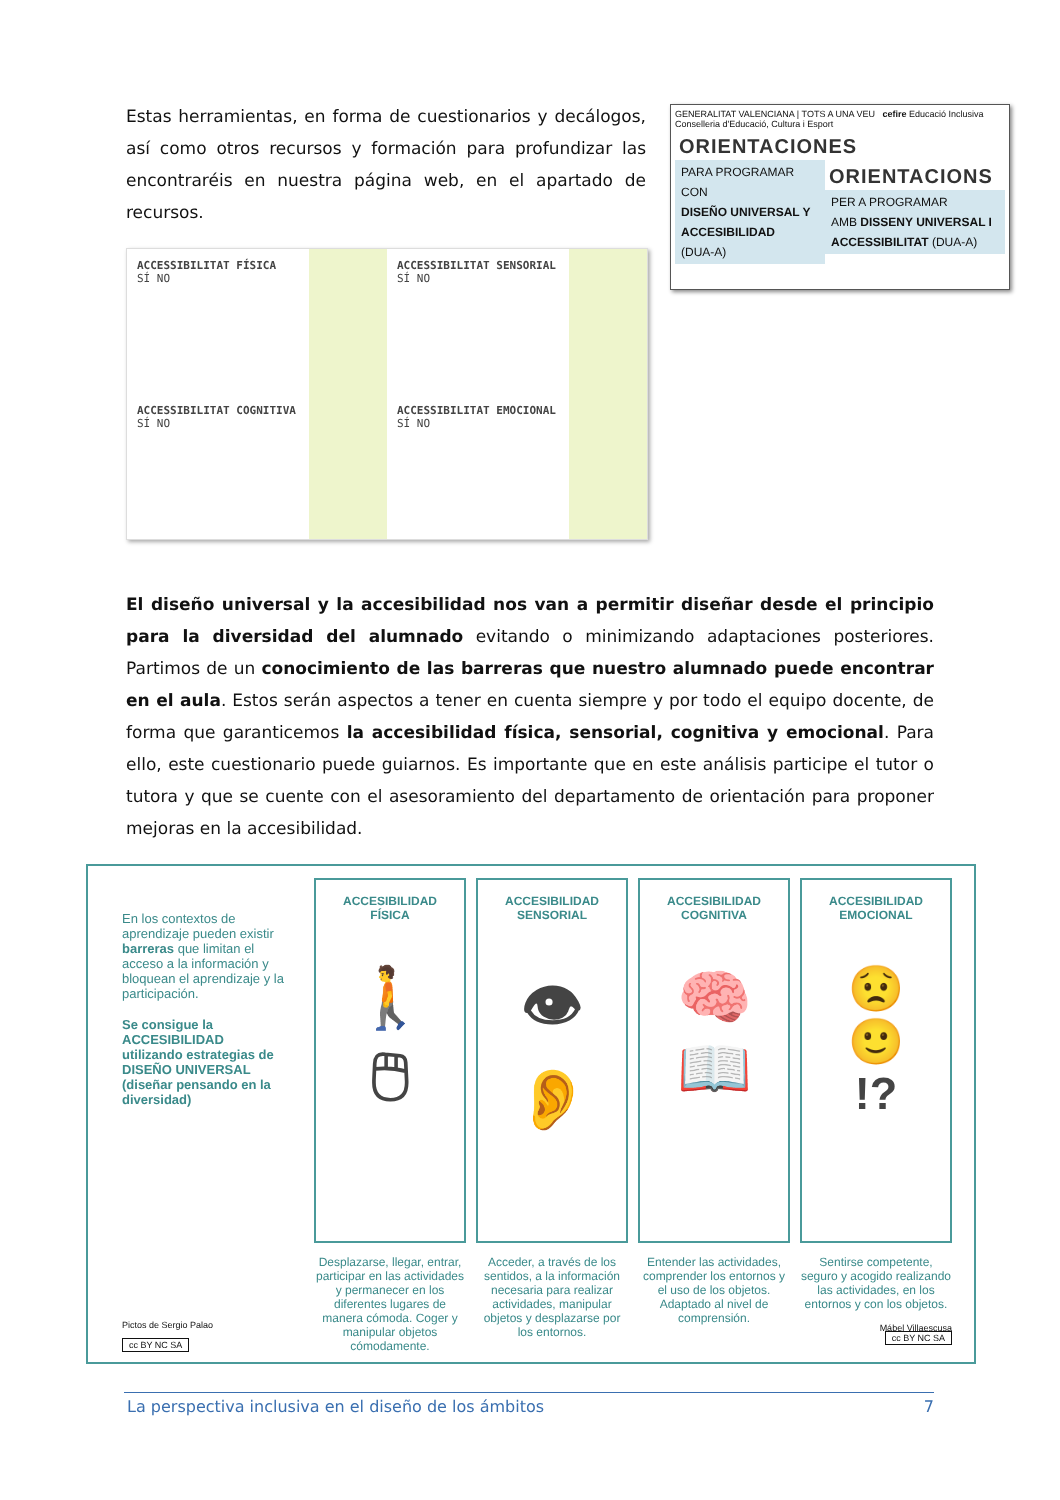Estas herramientas, en forma de cuestionarios y decálogos, así como otros recursos y formación para profundizar las encontraréis en nuestra página web, en el apartado de recursos.
ACCESSIBILITAT FÍSICA
SÍ NO
ACCESSIBILITAT SENSORIAL
SÍ NO
ACCESSIBILITAT COGNITIVA
SÍ NO
ACCESSIBILITAT EMOCIONAL
SÍ NO
GENERALITAT VALENCIANA | TOTS A UNA VEU cefire Educació Inclusiva
Conselleria d'Educació, Cultura i Esport
ORIENTACIONES
PARA PROGRAMAR CON
DISEÑO UNIVERSAL Y ACCESIBILIDAD
(DUA-A)
ORIENTACIONS
PER A PROGRAMAR
AMB DISSENY UNIVERSAL I ACCESSIBILITAT (DUA-A)
El diseño universal y la accesibilidad nos van a permitir diseñar desde el principio para la diversidad del alumnado evitando o minimizando adaptaciones posteriores. Partimos de un conocimiento de las barreras que nuestro alumnado puede encontrar en el aula. Estos serán aspectos a tener en cuenta siempre y por todo el equipo docente, de forma que garanticemos la accesibilidad física, sensorial, cognitiva y emocional. Para ello, este cuestionario puede guiarnos. Es importante que en este análisis participe el tutor o tutora y que se cuente con el asesoramiento del departamento de orientación para proponer mejoras en la accesibilidad.
En los contextos de aprendizaje pueden existir barreras que limitan el acceso a la información y bloquean el aprendizaje y la participación.
Se consigue la ACCESIBILIDAD utilizando estrategias de DISEÑO UNIVERSAL (diseñar pensando en la diversidad)
Pictos de Sergio Palao
cc BY NC SA
ACCESIBILIDAD
FÍSICA
🚶
🖱
Desplazarse, llegar, entrar, participar en las actividades y permanecer en los diferentes lugares de manera cómoda. Coger y manipular objetos cómodamente.
ACCESIBILIDAD
SENSORIAL
👁
👂
Acceder, a través de los sentidos, a la información necesaria para realizar actividades, manipular objetos y desplazarse por los entornos.
ACCESIBILIDAD
COGNITIVA
🧠
📖
Entender las actividades, comprender los entornos y el uso de los objetos. Adaptado al nivel de comprensión.
ACCESIBILIDAD
EMOCIONAL
😟
🙂
!?
Sentirse competente, seguro y acogido realizando las actividades, en los entornos y con los objetos.
Mábel Villaescusa
cc BY NC SA
La perspectiva inclusiva en el diseño de los ámbitos 7